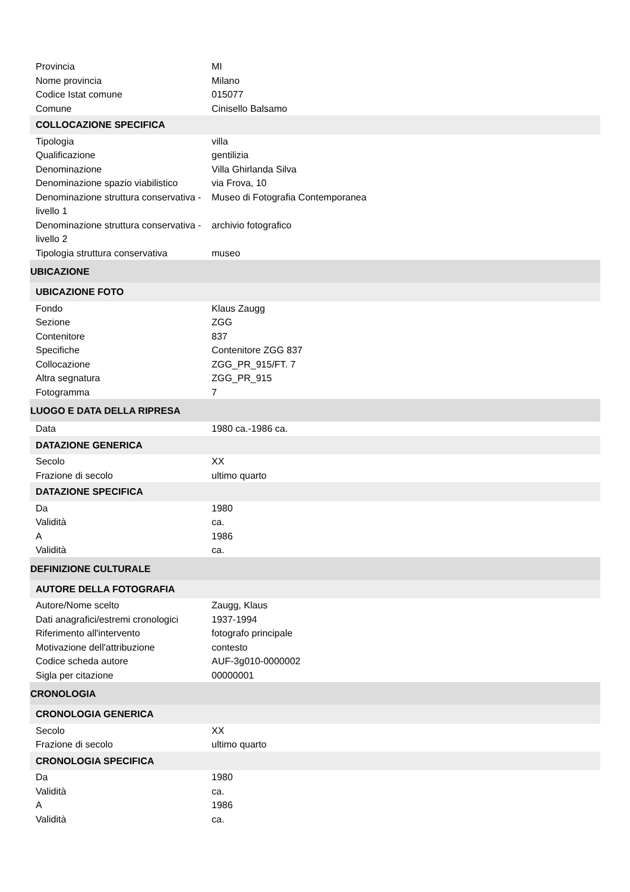| Provincia | MI |
| Nome provincia | Milano |
| Codice Istat comune | 015077 |
| Comune | Cinisello Balsamo |
| COLLOCAZIONE SPECIFICA | |
| Tipologia | villa |
| Qualificazione | gentilizia |
| Denominazione | Villa Ghirlanda Silva |
| Denominazione spazio viabilistico | via Frova, 10 |
| Denominazione struttura conservativa - livello 1 | Museo di Fotografia Contemporanea |
| Denominazione struttura conservativa - livello 2 | archivio fotografico |
| Tipologia struttura conservativa | museo |
| UBICAZIONE | |
| UBICAZIONE FOTO | |
| Fondo | Klaus Zaugg |
| Sezione | ZGG |
| Contenitore | 837 |
| Specifiche | Contenitore ZGG 837 |
| Collocazione | ZGG_PR_915/FT. 7 |
| Altra segnatura | ZGG_PR_915 |
| Fotogramma | 7 |
| LUOGO E DATA DELLA RIPRESA | |
| Data | 1980 ca.-1986 ca. |
| DATAZIONE GENERICA | |
| Secolo | XX |
| Frazione di secolo | ultimo quarto |
| DATAZIONE SPECIFICA | |
| Da | 1980 |
| Validità | ca. |
| A | 1986 |
| Validità | ca. |
| DEFINIZIONE CULTURALE | |
| AUTORE DELLA FOTOGRAFIA | |
| Autore/Nome scelto | Zaugg, Klaus |
| Dati anagrafici/estremi cronologici | 1937-1994 |
| Riferimento all'intervento | fotografo principale |
| Motivazione dell'attribuzione | contesto |
| Codice scheda autore | AUF-3g010-0000002 |
| Sigla per citazione | 00000001 |
| CRONOLOGIA | |
| CRONOLOGIA GENERICA | |
| Secolo | XX |
| Frazione di secolo | ultimo quarto |
| CRONOLOGIA SPECIFICA | |
| Da | 1980 |
| Validità | ca. |
| A | 1986 |
| Validità | ca. |